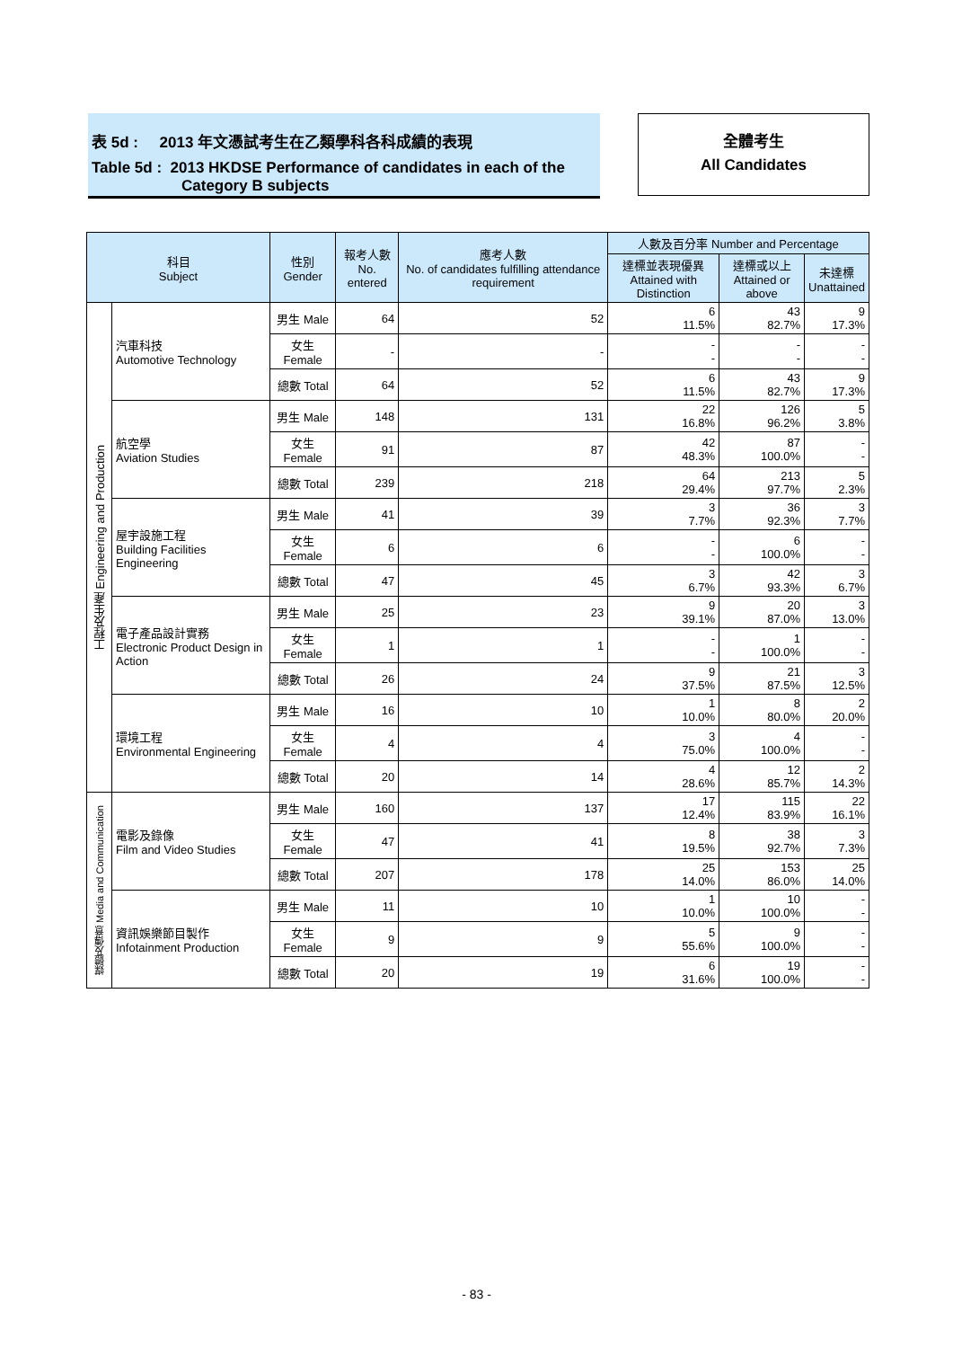表 5d : 2013 年文憑試考生在乙類學科各科成績的表現
Table 5d : 2013 HKDSE Performance of candidates in each of the
Category B subjects
全體考生
All Candidates
| 科目 Subject | | 性別 Gender | 報考人數 No. entered | 應考人數 No. of candidates fulfilling attendance requirement | 人數及百分率 Number and Percentage | | |
| --- | --- | --- | --- | --- | --- | --- | --- |
| | | | | | 達標並表現優異 Attained with Distinction | 達標或以上 Attained or above | 未達標 Unattained |
| 工程及生產 Engineering and Production | 汽車科技 Automotive Technology | 男生 Male | 64 | 52 | 6 11.5% | 43 82.7% | 9 17.3% |
| | | 女生 Female | - | - | - - | - - | - - |
| | | 總數 Total | 64 | 52 | 6 11.5% | 43 82.7% | 9 17.3% |
| | 航空學 Aviation Studies | 男生 Male | 148 | 131 | 22 16.8% | 126 96.2% | 5 3.8% |
| | | 女生 Female | 91 | 87 | 42 48.3% | 87 100.0% | - - |
| | | 總數 Total | 239 | 218 | 64 29.4% | 213 97.7% | 5 2.3% |
| | 屋宇設施工程 Building Facilities Engineering | 男生 Male | 41 | 39 | 3 7.7% | 36 92.3% | 3 7.7% |
| | | 女生 Female | 6 | 6 | - - | 6 100.0% | - - |
| | | 總數 Total | 47 | 45 | 3 6.7% | 42 93.3% | 3 6.7% |
| | 電子產品設計實務 Electronic Product Design in Action | 男生 Male | 25 | 23 | 9 39.1% | 20 87.0% | 3 13.0% |
| | | 女生 Female | 1 | 1 | - - | 1 100.0% | - - |
| | | 總數 Total | 26 | 24 | 9 37.5% | 21 87.5% | 3 12.5% |
| | 環境工程 Environmental Engineering | 男生 Male | 16 | 10 | 1 10.0% | 8 80.0% | 2 20.0% |
| | | 女生 Female | 4 | 4 | 3 75.0% | 4 100.0% | - - |
| | | 總數 Total | 20 | 14 | 4 28.6% | 12 85.7% | 2 14.3% |
| 媒體及傳意 Media and Communication | 電影及錄像 Film and Video Studies | 男生 Male | 160 | 137 | 17 12.4% | 115 83.9% | 22 16.1% |
| | | 女生 Female | 47 | 41 | 8 19.5% | 38 92.7% | 3 7.3% |
| | | 總數 Total | 207 | 178 | 25 14.0% | 153 86.0% | 25 14.0% |
| | 資訊娛樂節目製作 Infotainment Production | 男生 Male | 11 | 10 | 1 10.0% | 10 100.0% | - - |
| | | 女生 Female | 9 | 9 | 5 55.6% | 9 100.0% | - - |
| | | 總數 Total | 20 | 19 | 6 31.6% | 19 100.0% | - - |
- 83 -